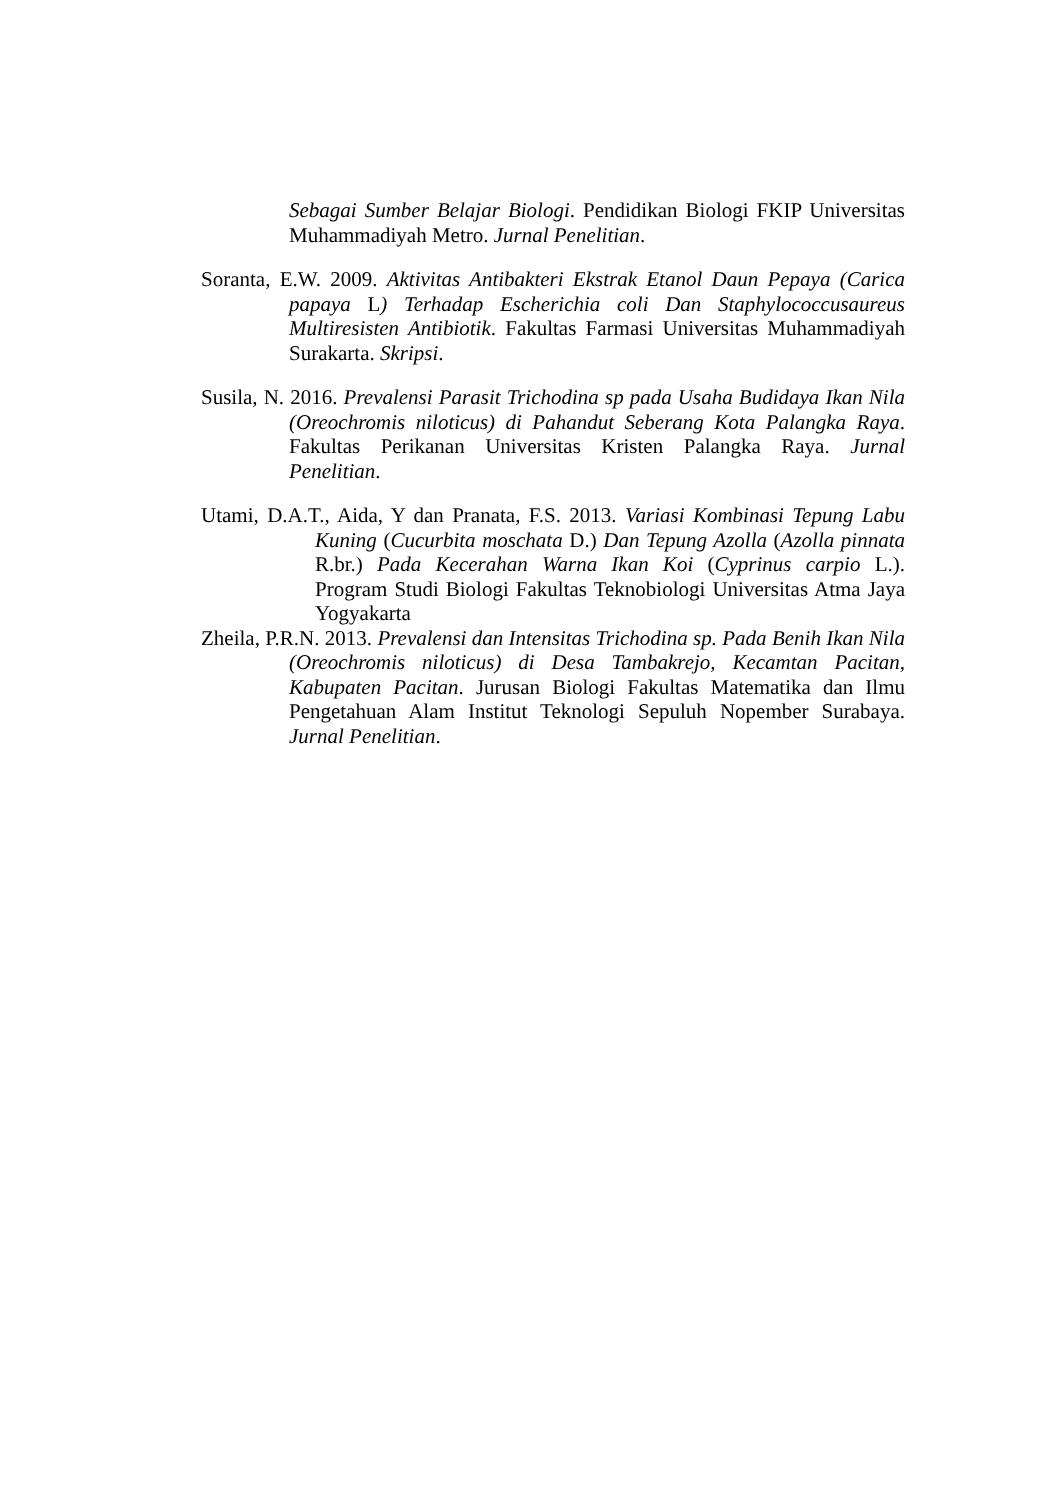Sebagai Sumber Belajar Biologi. Pendidikan Biologi FKIP Universitas Muhammadiyah Metro. Jurnal Penelitian.
Soranta, E.W. 2009. Aktivitas Antibakteri Ekstrak Etanol Daun Pepaya (Carica papaya L) Terhadap Escherichia coli Dan Staphylococcusaureus Multiresisten Antibiotik. Fakultas Farmasi Universitas Muhammadiyah Surakarta. Skripsi.
Susila, N. 2016. Prevalensi Parasit Trichodina sp pada Usaha Budidaya Ikan Nila (Oreochromis niloticus) di Pahandut Seberang Kota Palangka Raya. Fakultas Perikanan Universitas Kristen Palangka Raya. Jurnal Penelitian.
Utami, D.A.T., Aida, Y dan Pranata, F.S. 2013. Variasi Kombinasi Tepung Labu Kuning (Cucurbita moschata D.) Dan Tepung Azolla (Azolla pinnata R.br.) Pada Kecerahan Warna Ikan Koi (Cyprinus carpio L.). Program Studi Biologi Fakultas Teknobiologi Universitas Atma Jaya Yogyakarta
Zheila, P.R.N. 2013. Prevalensi dan Intensitas Trichodina sp. Pada Benih Ikan Nila (Oreochromis niloticus) di Desa Tambakrejo, Kecamtan Pacitan, Kabupaten Pacitan. Jurusan Biologi Fakultas Matematika dan Ilmu Pengetahuan Alam Institut Teknologi Sepuluh Nopember Surabaya. Jurnal Penelitian.